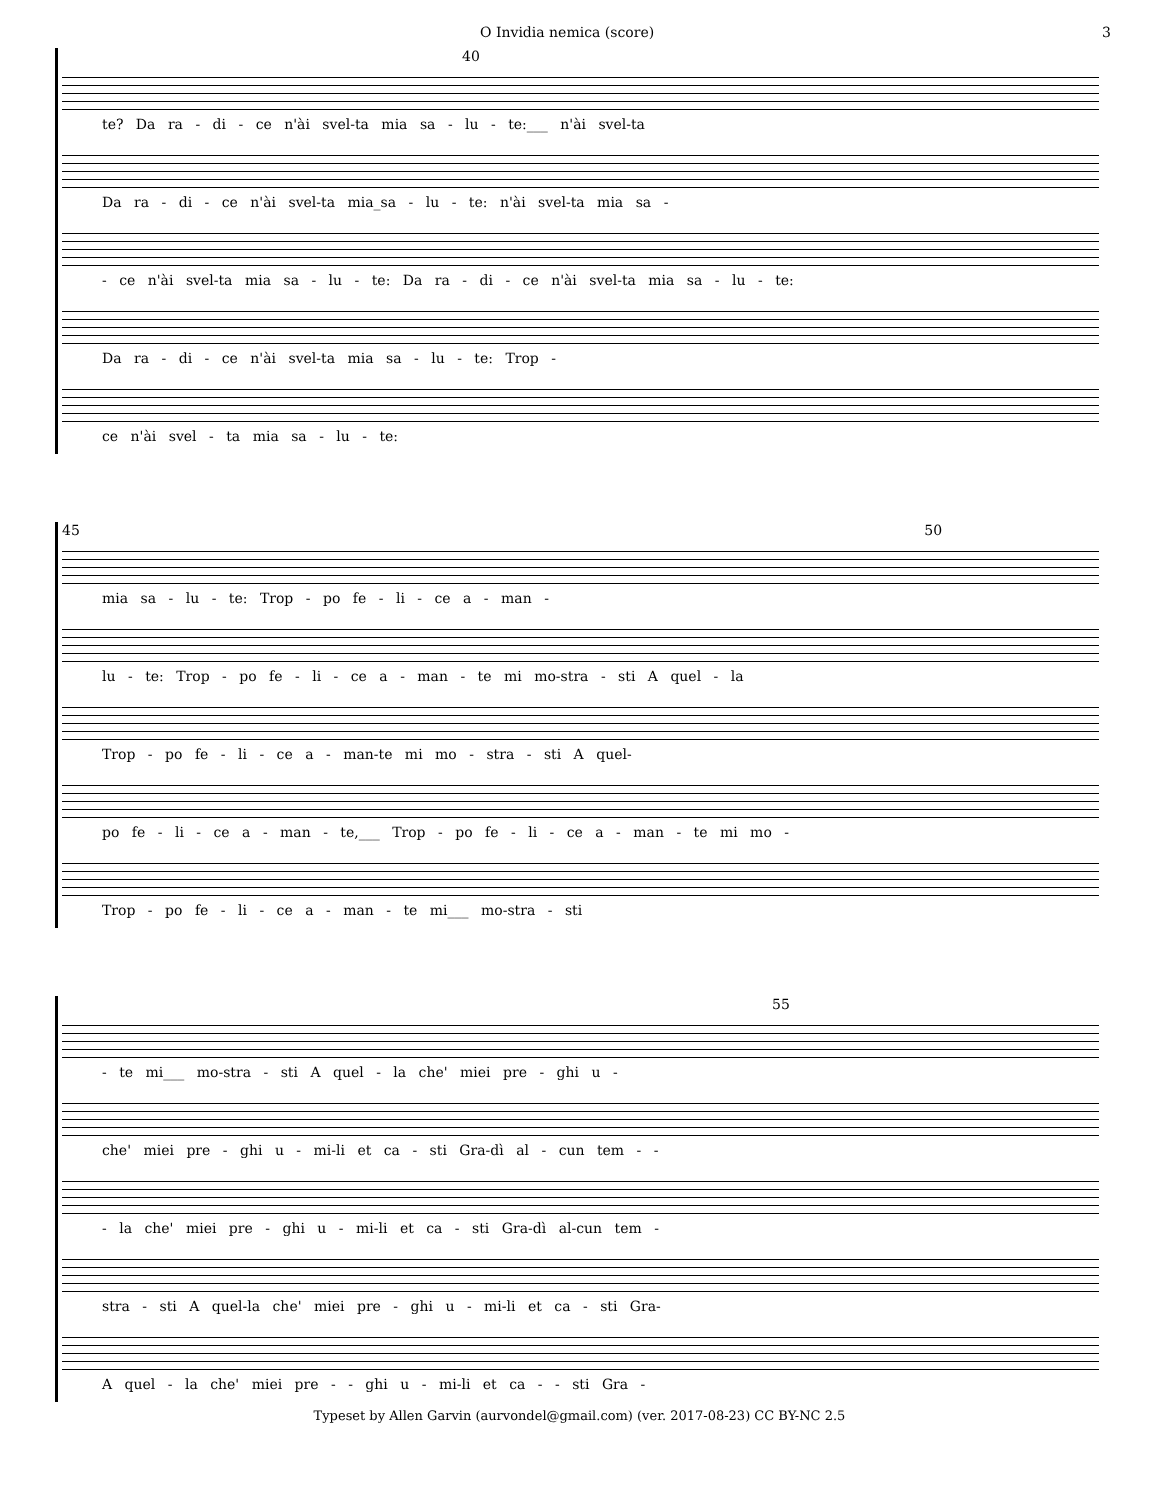O Invidia nemica (score) 3
40
te? Da ra - di - ce n'ài svel-ta mia sa - lu - te:___ n'ài svel-ta
Da ra - di - ce n'ài svel-ta mia_sa - lu - te: n'ài svel-ta mia sa -
- ce n'ài svel-ta mia sa - lu - te: Da ra - di - ce n'ài svel-ta mia sa - lu - te:
Da ra - di - ce n'ài svel-ta mia sa - lu - te: Trop -
ce n'ài svel - ta mia sa - lu - te:
45 50
mia sa - lu - te: Trop - po fe - li - ce a - man -
lu - te: Trop - po fe - li - ce a - man - te mi mo-stra - sti A quel - la
Trop - po fe - li - ce a - man-te mi mo - stra - sti A quel-
po fe - li - ce a - man - te,___ Trop - po fe - li - ce a - man - te mi mo -
Trop - po fe - li - ce a - man - te mi___ mo-stra - sti
55
- te mi___ mo-stra - sti A quel - la che' miei pre - ghi u -
che' miei pre - ghi u - mi-li et ca - sti Gra-dì al - cun tem - -
- la che' miei pre - ghi u - mi-li et ca - sti Gra-dì al-cun tem -
stra - sti A quel-la che' miei pre - ghi u - mi-li et ca - sti Gra-
A quel - la che' miei pre - - ghi u - mi-li et ca - - sti Gra -
Typeset by Allen Garvin (aurvondel@gmail.com) (ver. 2017-08-23) CC BY-NC 2.5